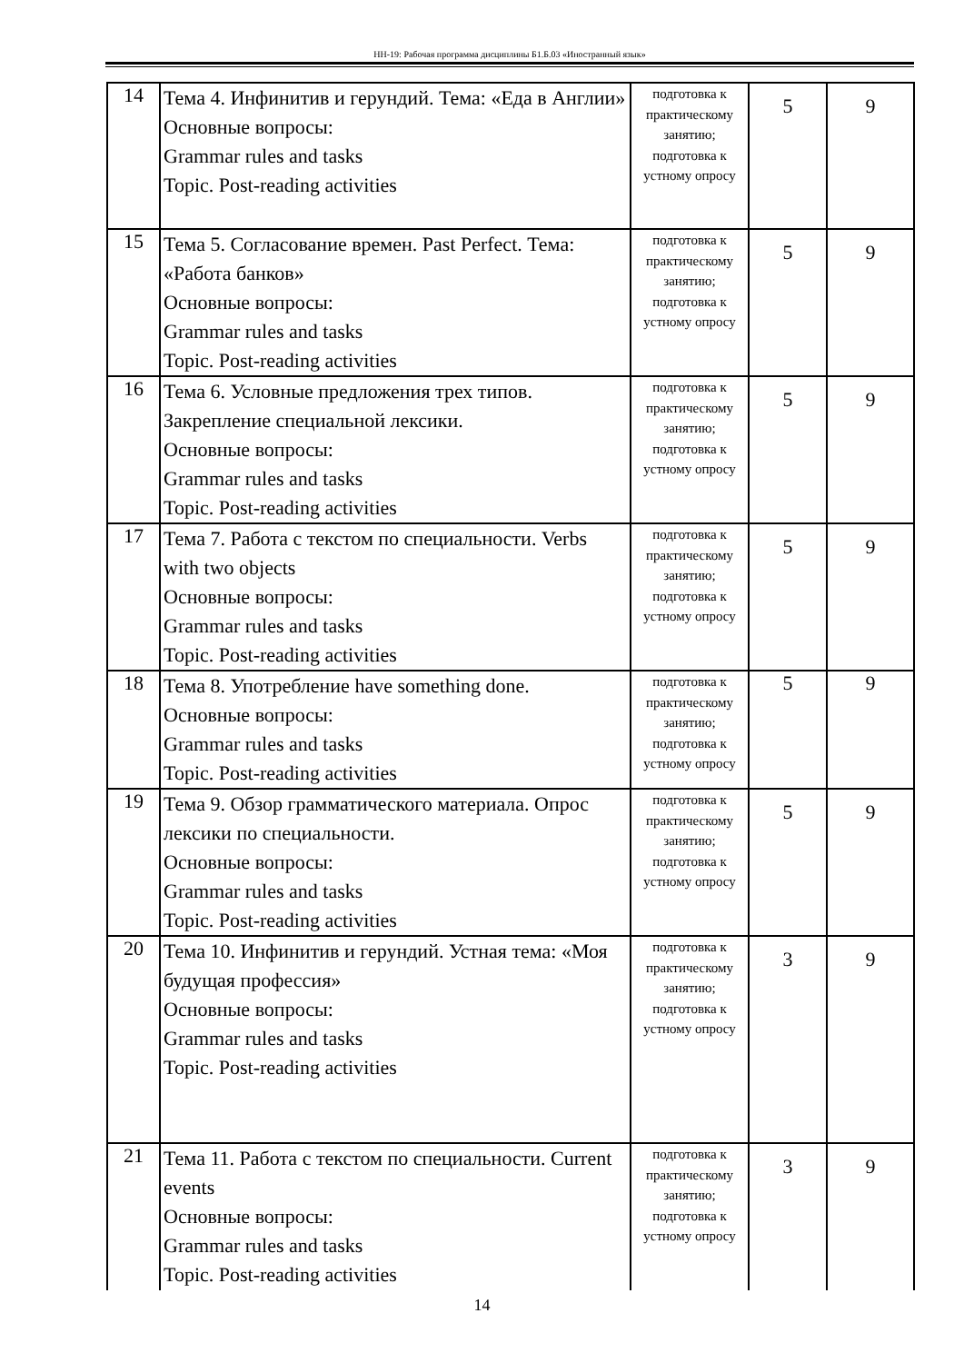НН-19: Рабочая программа дисциплины Б1.Б.03 «Иностранный язык»
| 14 | Тема 4. Инфинитив и герундий. Тема: «Еда в Англии» Основные вопросы: Grammar rules and tasks Topic. Post-reading activities | подготовка к практическому занятию; подготовка к устному опросу | 5 | 9 |
| 15 | Тема 5. Согласование времен. Past Perfect. Тема: «Работа банков» Основные вопросы: Grammar rules and tasks Topic. Post-reading activities | подготовка к практическому занятию; подготовка к устному опросу | 5 | 9 |
| 16 | Тема 6. Условные предложения трех типов. Закрепление специальной лексики. Основные вопросы: Grammar rules and tasks Topic. Post-reading activities | подготовка к практическому занятию; подготовка к устному опросу | 5 | 9 |
| 17 | Тема 7. Работа с текстом по специальности. Verbs with two objects Основные вопросы: Grammar rules and tasks Topic. Post-reading activities | подготовка к практическому занятию; подготовка к устному опросу | 5 | 9 |
| 18 | Тема 8. Употребление have something done. Основные вопросы: Grammar rules and tasks Topic. Post-reading activities | подготовка к практическому занятию; подготовка к устному опросу | 5 | 9 |
| 19 | Тема 9. Обзор грамматического материала. Опрос лексики по специальности. Основные вопросы: Grammar rules and tasks Topic. Post-reading activities | подготовка к практическому занятию; подготовка к устному опросу | 5 | 9 |
| 20 | Тема 10. Инфинитив и герундий. Устная тема: «Моя будущая профессия» Основные вопросы: Grammar rules and tasks Topic. Post-reading activities | подготовка к практическому занятию; подготовка к устному опросу | 3 | 9 |
| 21 | Тема 11. Работа с текстом по специальности. Current events Основные вопросы: Grammar rules and tasks Topic. Post-reading activities | подготовка к практическому занятию; подготовка к устному опросу | 3 | 9 |
14